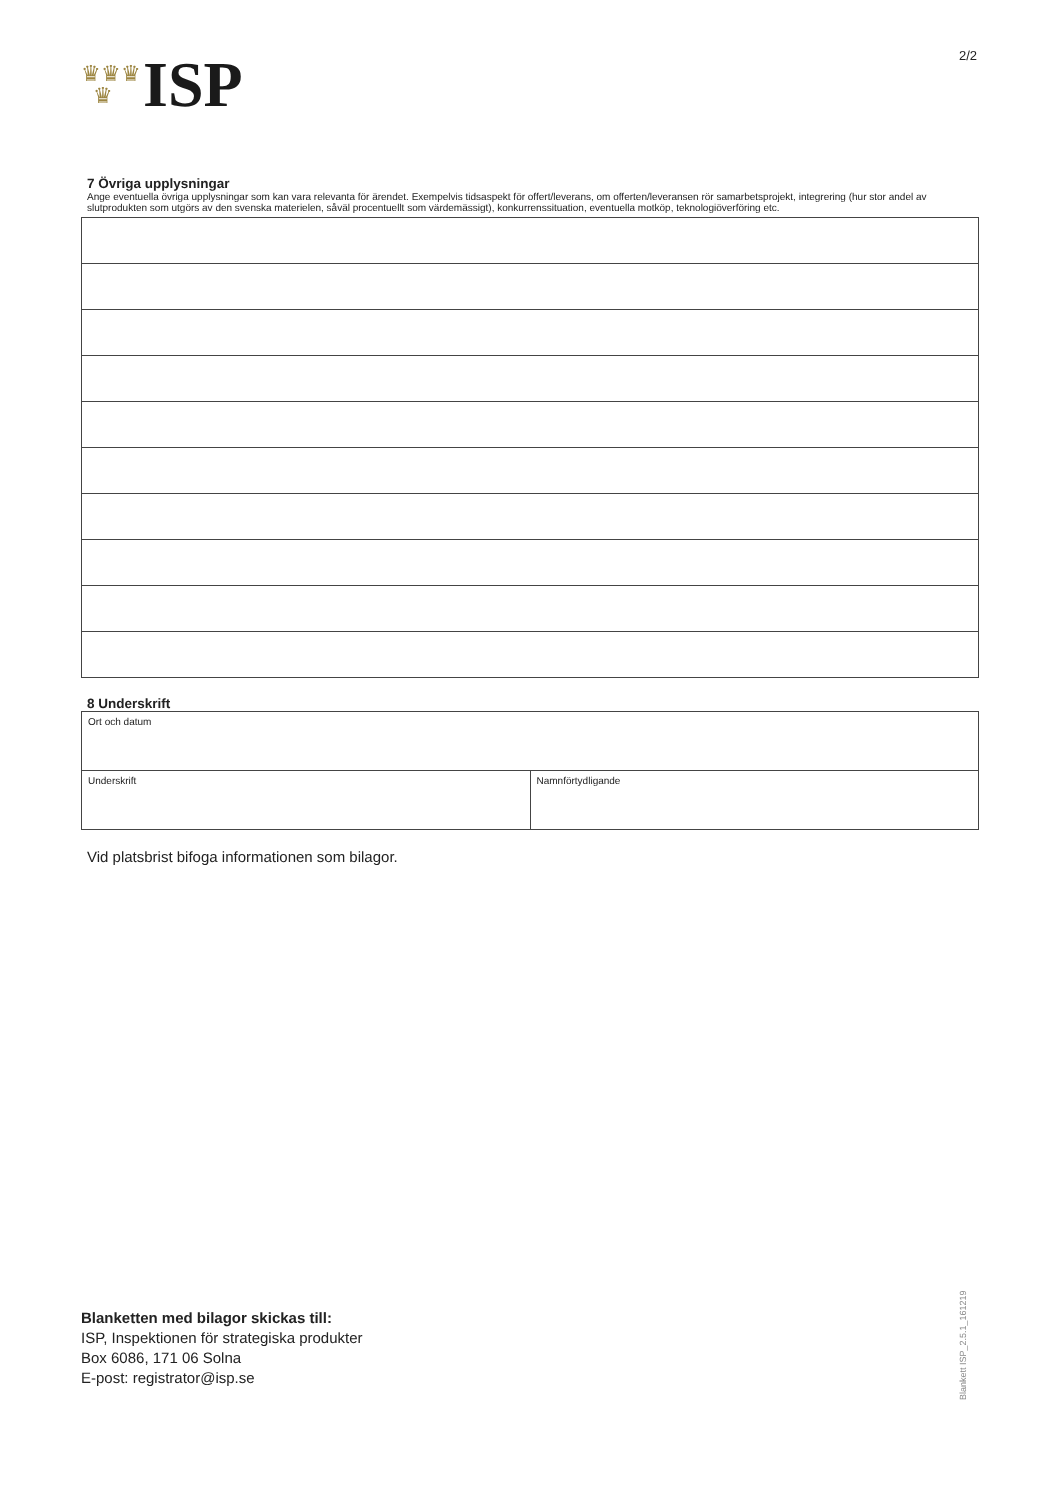♛♛♛
♛
ISP
2/2
7 Övriga upplysningar
Ange eventuella övriga upplysningar som kan vara relevanta för ärendet. Exempelvis tidsaspekt för offert/leverans, om offerten/leveransen rör samarbetsprojekt, integrering (hur stor andel av slutprodukten som utgörs av den svenska materielen, såväl procentuellt som värdemässigt), konkurrenssituation, eventuella motköp, teknologiöverföring etc.
8 Underskrift
Ort och datum
Underskrift Namnförtydligande
Vid platsbrist bifoga informationen som bilagor.
Blanketten med bilagor skickas till:
ISP, Inspektionen för strategiska produkter
Box 6086, 171 06 Solna
E-post: registrator@isp.se
Blankett ISP_2.5.1_161219